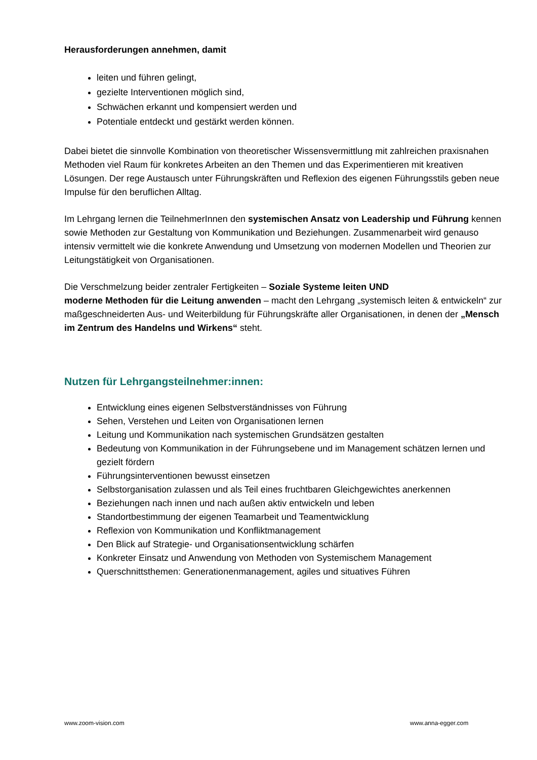Herausforderungen annehmen, damit
leiten und führen gelingt,
gezielte Interventionen möglich sind,
Schwächen erkannt und kompensiert werden und
Potentiale entdeckt und gestärkt werden können.
Dabei bietet die sinnvolle Kombination von theoretischer Wissensvermittlung mit zahlreichen praxisnahen Methoden viel Raum für konkretes Arbeiten an den Themen und das Experimentieren mit kreativen Lösungen. Der rege Austausch unter Führungskräften und Reflexion des eigenen Führungsstils geben neue Impulse für den beruflichen Alltag.
Im Lehrgang lernen die TeilnehmerInnen den systemischen Ansatz von Leadership und Führung kennen sowie Methoden zur Gestaltung von Kommunikation und Beziehungen. Zusammenarbeit wird genauso intensiv vermittelt wie die konkrete Anwendung und Umsetzung von modernen Modellen und Theorien zur Leitungstätigkeit von Organisationen.
Die Verschmelzung beider zentraler Fertigkeiten – Soziale Systeme leiten UND
moderne Methoden für die Leitung anwenden – macht den Lehrgang „systemisch leiten & entwickeln“ zur maßgeschneiderten Aus- und Weiterbildung für Führungskräfte aller Organisationen, in denen der „Mensch im Zentrum des Handelns und Wirkens“ steht.
Nutzen für Lehrgangsteilnehmer:innen:
Entwicklung eines eigenen Selbstverständnisses von Führung
Sehen, Verstehen und Leiten von Organisationen lernen
Leitung und Kommunikation nach systemischen Grundsätzen gestalten
Bedeutung von Kommunikation in der Führungsebene und im Management schätzen lernen und gezielt fördern
Führungsinterventionen bewusst einsetzen
Selbstorganisation zulassen und als Teil eines fruchtbaren Gleichgewichtes anerkennen
Beziehungen nach innen und nach außen aktiv entwickeln und leben
Standortbestimmung der eigenen Teamarbeit und Teamentwicklung
Reflexion von Kommunikation und Konfliktmanagement
Den Blick auf Strategie- und Organisationsentwicklung schärfen
Konkreter Einsatz und Anwendung von Methoden von Systemischem Management
Querschnittsthemen: Generationenmanagement, agiles und situatives Führen
www.zoom-vision.com www.anna-egger.com